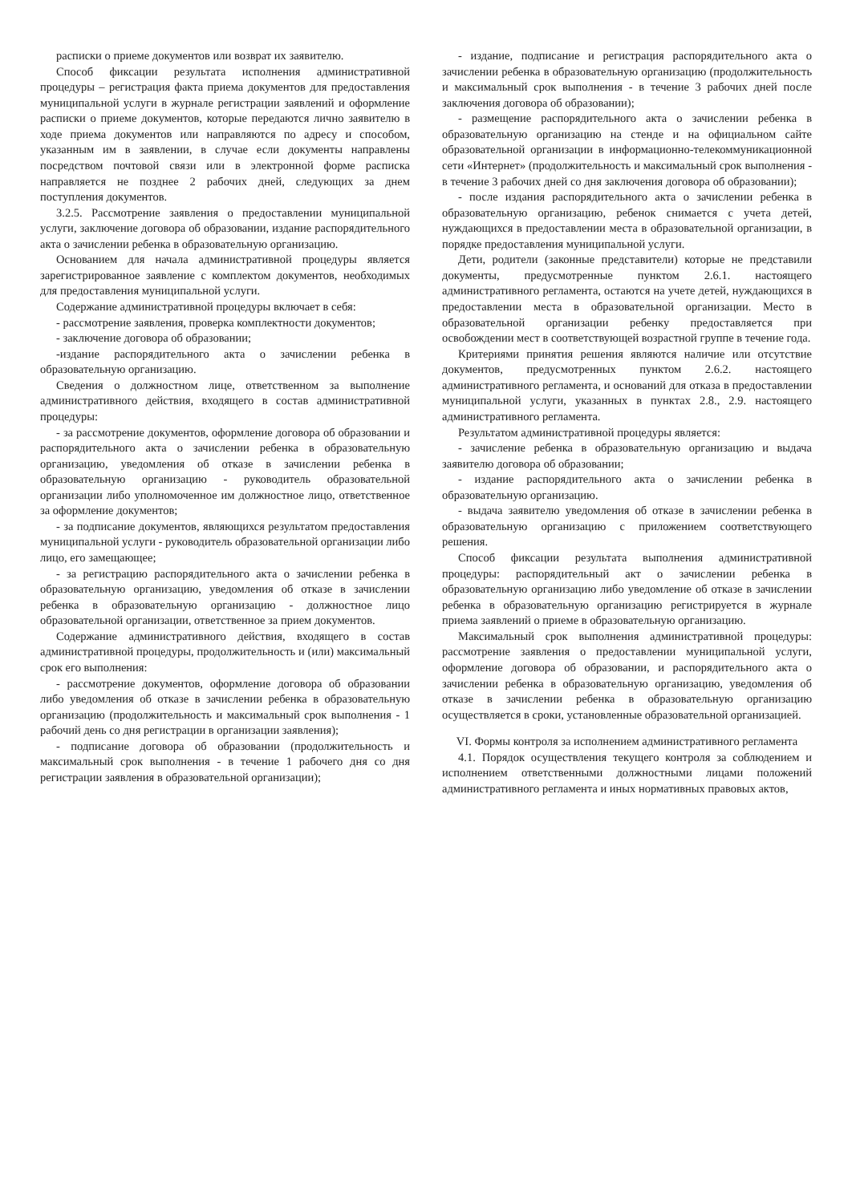расписки о приеме документов или возврат их заявителю.
Способ фиксации результата исполнения административной процедуры – регистрация факта приема документов для предоставления муниципальной услуги в журнале регистрации заявлений и оформление расписки о приеме документов, которые передаются лично заявителю в ходе приема документов или направляются по адресу и способом, указанным им в заявлении, в случае если документы направлены посредством почтовой связи или в электронной форме расписка направляется не позднее 2 рабочих дней, следующих за днем поступления документов.
3.2.5. Рассмотрение заявления о предоставлении муниципальной услуги, заключение договора об образовании, издание распорядительного акта о зачислении ребенка в образовательную организацию.
Основанием для начала административной процедуры является зарегистрированное заявление с комплектом документов, необходимых для предоставления муниципальной услуги.
Содержание административной процедуры включает в себя:
- рассмотрение заявления, проверка комплектности документов;
- заключение договора об образовании;
-издание распорядительного акта о зачислении ребенка в образовательную организацию.
Сведения о должностном лице, ответственном за выполнение административного действия, входящего в состав административной процедуры:
- за рассмотрение документов, оформление договора об образовании и распорядительного акта о зачислении ребенка в образовательную организацию, уведомления об отказе в зачислении ребенка в образовательную организацию - руководитель образовательной организации либо уполномоченное им должностное лицо, ответственное за оформление документов;
- за подписание документов, являющихся результатом предоставления муниципальной услуги - руководитель образовательной организации либо лицо, его замещающее;
- за регистрацию распорядительного акта о зачислении ребенка в образовательную организацию, уведомления об отказе в зачислении ребенка в образовательную организацию - должностное лицо образовательной организации, ответственное за прием документов.
Содержание административного действия, входящего в состав административной процедуры, продолжительность и (или) максимальный срок его выполнения:
- рассмотрение документов, оформление договора об образовании либо уведомления об отказе в зачислении ребенка в образовательную организацию (продолжительность и максимальный срок выполнения - 1 рабочий день со дня регистрации в организации заявления);
- подписание договора об образовании (продолжительность и максимальный срок выполнения - в течение 1 рабочего дня со дня регистрации заявления в образовательной организации);
- издание, подписание и регистрация распорядительного акта о зачислении ребенка в образовательную организацию (продолжительность и максимальный срок выполнения - в течение 3 рабочих дней после заключения договора об образовании);
- размещение распорядительного акта о зачислении ребенка в образовательную организацию на стенде и на официальном сайте образовательной организации в информационно-телекоммуникационной сети «Интернет» (продолжительность и максимальный срок выполнения - в течение 3 рабочих дней со дня заключения договора об образовании);
- после издания распорядительного акта о зачислении ребенка в образовательную организацию, ребенок снимается с учета детей, нуждающихся в предоставлении места в образовательной организации, в порядке предоставления муниципальной услуги.
Дети, родители (законные представители) которые не представили документы, предусмотренные пунктом 2.6.1. настоящего административного регламента, остаются на учете детей, нуждающихся в предоставлении места в образовательной организации. Место в образовательной организации ребенку предоставляется при освобождении мест в соответствующей возрастной группе в течение года.
Критериями принятия решения являются наличие или отсутствие документов, предусмотренных пунктом 2.6.2. настоящего административного регламента, и оснований для отказа в предоставлении муниципальной услуги, указанных в пунктах 2.8., 2.9. настоящего административного регламента.
Результатом административной процедуры является:
- зачисление ребенка в образовательную организацию и выдача заявителю договора об образовании;
- издание распорядительного акта о зачислении ребенка в образовательную организацию.
- выдача заявителю уведомления об отказе в зачислении ребенка в образовательную организацию с приложением соответствующего решения.
Способ фиксации результата выполнения административной процедуры: распорядительный акт о зачислении ребенка в образовательную организацию либо уведомление об отказе в зачислении ребенка в образовательную организацию регистрируется в журнале приема заявлений о приеме в образовательную организацию.
Максимальный срок выполнения административной процедуры: рассмотрение заявления о предоставлении муниципальной услуги, оформление договора об образовании, и распорядительного акта о зачислении ребенка в образовательную организацию, уведомления об отказе в зачислении ребенка в образовательную организацию осуществляется в сроки, установленные образовательной организацией.
VI. Формы контроля за исполнением административного регламента
4.1. Порядок осуществления текущего контроля за соблюдением и исполнением ответственными должностными лицами положений административного регламента и иных нормативных правовых актов,